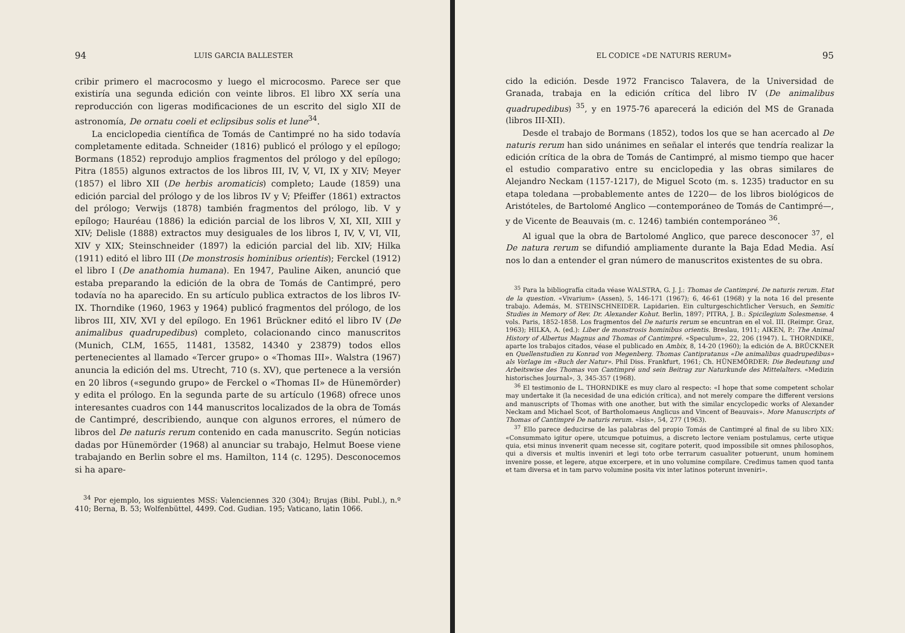94 LUIS GARCIA BALLESTER
cribir primero el macrocosmo y luego el microcosmo. Parece ser que existiría una segunda edición con veinte libros. El libro XX sería una reproducción con ligeras modificaciones de un escrito del siglo XII de astronomía, De ornatu coeli et eclipsibus solis et lune<sup>34</sup>.
La enciclopedia científica de Tomás de Cantimpré no ha sido todavía completamente editada. Schneider (1816) publicó el prólogo y el epílogo; Bormans (1852) reprodujo amplios fragmentos del prólogo y del epílogo; Pitra (1855) algunos extractos de los libros III, IV, V, VI, IX y XIV; Meyer (1857) el libro XII (De herbis aromaticis) completo; Laude (1859) una edición parcial del prólogo y de los libros IV y V; Pfeiffer (1861) extractos del prólogo; Verwijs (1878) también fragmentos del prólogo, lib. V y epílogo; Hauréau (1886) la edición parcial de los libros V, XI, XII, XIII y XIV; Delisle (1888) extractos muy desiguales de los libros I, IV, V, VI, VII, XIV y XIX; Steinschneider (1897) la edición parcial del lib. XIV; Hilka (1911) editó el libro III (De monstrosis hominibus orientis); Ferckel (1912) el libro I (De anathomia humana). En 1947, Pauline Aiken, anunció que estaba preparando la edición de la obra de Tomás de Cantimpré, pero todavía no ha aparecido. En su artículo publica extractos de los libros IV-IX. Thorndike (1960, 1963 y 1964) publicó fragmentos del prólogo, de los libros III, XIV, XVI y del epílogo. En 1961 Brückner editó el libro IV (De animalibus quadrupedibus) completo, colacionando cinco manuscritos (Munich, CLM, 1655, 11481, 13582, 14340 y 23879) todos ellos pertenecientes al llamado «Tercer grupo» o «Thomas III». Walstra (1967) anuncia la edición del ms. Utrecht, 710 (s. XV), que pertenece a la versión en 20 libros («segundo grupo» de Ferckel o «Thomas II» de Hünemörder) y edita el prólogo. En la segunda parte de su artículo (1968) ofrece unos interesantes cuadros con 144 manuscritos localizados de la obra de Tomás de Cantimpré, describiendo, aunque con algunos errores, el número de libros del De naturis rerum contenido en cada manuscrito. Según noticias dadas por Hünemörder (1968) al anunciar su trabajo, Helmut Boese viene trabajando en Berlin sobre el ms. Hamilton, 114 (c. 1295). Desconocemos si ha apare-
<sup>34</sup> Por ejemplo, los siguientes MSS: Valenciennes 320 (304); Brujas (Bibl. Publ.), n.º 410; Berna, B. 53; Wolfenbüttel, 4499. Cod. Gudian. 195; Vaticano, latin 1066.
EL CODICE «DE NATURIS RERUM» 95
cido la edición. Desde 1972 Francisco Talavera, de la Universidad de Granada, trabaja en la edición crítica del libro IV (De animalibus quadrupedibus) <sup>35</sup>, y en 1975-76 aparecerá la edición del MS de Granada (libros III-XII).
Desde el trabajo de Bormans (1852), todos los que se han acercado al De naturis rerum han sido unánimes en señalar el interés que tendría realizar la edición crítica de la obra de Tomás de Cantimpré, al mismo tiempo que hacer el estudio comparativo entre su enciclopedia y las obras similares de Alejandro Neckam (1157-1217), de Miguel Scoto (m. s. 1235) traductor en su etapa toledana —probablemente antes de 1220— de los libros biológicos de Aristóteles, de Bartolomé Anglico —contemporáneo de Tomás de Cantimpré—, y de Vicente de Beauvais (m. c. 1246) también contemporáneo <sup>36</sup>.
Al igual que la obra de Bartolomé Anglico, que parece desconocer <sup>37</sup>, el De natura rerum se difundió ampliamente durante la Baja Edad Media. Así nos lo dan a entender el gran número de manuscritos existentes de su obra.
<sup>35</sup> Para la bibliografía citada véase WALSTRA, G. J. J.: Thomas de Cantimpré, De naturis rerum. Etat de la question. «Vivarium» (Assen), 5, 146-171 (1967); 6, 46-61 (1968) y la nota 16 del presente trabajo. Además, M. STEINSCHNEIDER. Lapidarien. Ein culturgeschichtlicher Versuch, en Semitic Studies in Memory of Rev. Dr. Alexander Kohut. Berlin, 1897; PITRA, J. B.: Spicilegium Solesmense. 4 vols. Paris, 1852-1858. Los fragmentos del De naturis rerum se encuntran en el vol. III. (Reimpr. Graz, 1963); HILKA, A. (ed.): Liber de monstrosis hominibus orientis. Breslau, 1911; AIKEN, P.: The Animal History of Albertus Magnus and Thomas of Cantimpré. «Speculum», 22, 206 (1947). L. THORNDIKE, aparte los trabajos citados, véase el publicado en Ambix, 8, 14-20 (1960); la edición de A. BRÜCKNER en Quellenstudien zu Konrad von Megenberg. Thomas Cantipratanus «De animalibus quadrupedibus» als Vorlage im «Buch der Natur». Phil Diss. Frankfurt, 1961; Ch. HÜNEMÖRDER: Die Bedeutung und Arbeitswise des Thomas von Cantimpré und sein Beitrag zur Naturkunde des Mittelalters. «Medizin historisches Journal», 3, 345-357 (1968).
<sup>36</sup> El testimonio de L. THORNDIKE es muy claro al respecto: «I hope that some competent scholar may undertake it (la necesidad de una edición crítica), and not merely compare the different versions and manuscripts of Thomas with one another, but with the similar encyclopedic works of Alexander Neckam and Michael Scot, of Bartholomaeus Anglicus and Vincent of Beauvais». More Manuscripts of Thomas of Cantimpré De naturis rerum. «Isis», 54, 277 (1963).
<sup>37</sup> Ello parece deducirse de las palabras del propio Tomás de Cantimpré al final de su libro XIX: «Consummato igitur opere, utcumque potuimus, a discreto lectore veniam postulamus, certe utique quia, etsi minus invenerit quam necesse sit, cogitare poterit, quod impossibile sit omnes philosophos, qui a diversis et multis inveniri et legi toto orbe terrarum casualiter potuerunt, unum hominem invenire posse, et legere, atque excerpere, et in uno volumine compilare. Credimus tamen quod tanta et tam diversa et in tam parvo volumine posita vix inter latinos poterunt inveniri».